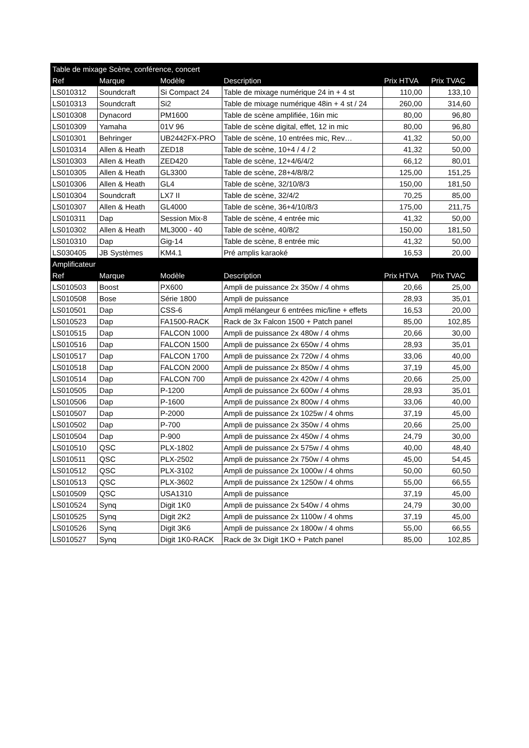| Table de mixage Scène, conférence, concert | | | | | |
| Ref | Marque | Modèle | Description | Prix HTVA | Prix TVAC |
| LS010312 | Soundcraft | Si Compact 24 | Table de mixage numérique 24 in + 4 st | 110,00 | 133,10 |
| LS010313 | Soundcraft | Si2 | Table de mixage numérique 48in + 4 st / 24 | 260,00 | 314,60 |
| LS010308 | Dynacord | PM1600 | Table de scène amplifiée, 16in mic | 80,00 | 96,80 |
| LS010309 | Yamaha | 01V 96 | Table de scène digital, effet, 12 in mic | 80,00 | 96,80 |
| LS010301 | Behringer | UB2442FX-PRO | Table de scène, 10 entrées mic, Rev… | 41,32 | 50,00 |
| LS010314 | Allen & Heath | ZED18 | Table de scène, 10+4 / 4 / 2 | 41,32 | 50,00 |
| LS010303 | Allen & Heath | ZED420 | Table de scène, 12+4/6/4/2 | 66,12 | 80,01 |
| LS010305 | Allen & Heath | GL3300 | Table de scène, 28+4/8/8/2 | 125,00 | 151,25 |
| LS010306 | Allen & Heath | GL4 | Table de scène, 32/10/8/3 | 150,00 | 181,50 |
| LS010304 | Soundcraft | LX7 II | Table de scène, 32/4/2 | 70,25 | 85,00 |
| LS010307 | Allen & Heath | GL4000 | Table de scène, 36+4/10/8/3 | 175,00 | 211,75 |
| LS010311 | Dap | Session Mix-8 | Table de scène, 4 entrée mic | 41,32 | 50,00 |
| LS010302 | Allen & Heath | ML3000 - 40 | Table de scène, 40/8/2 | 150,00 | 181,50 |
| LS010310 | Dap | Gig-14 | Table de scène, 8 entrée mic | 41,32 | 50,00 |
| LS030405 | JB Systèmes | KM4.1 | Pré amplis karaoké | 16,53 | 20,00 |
| Amplificateur | | | | | |
| Ref | Marque | Modèle | Description | Prix HTVA | Prix TVAC |
| LS010503 | Boost | PX600 | Ampli de puissance 2x 350w / 4 ohms | 20,66 | 25,00 |
| LS010508 | Bose | Série 1800 | Ampli de puissance | 28,93 | 35,01 |
| LS010501 | Dap | CSS-6 | Ampli mélangeur 6 entrées mic/line + effets | 16,53 | 20,00 |
| LS010523 | Dap | FA1500-RACK | Rack de 3x Falcon 1500 + Patch panel | 85,00 | 102,85 |
| LS010515 | Dap | FALCON 1000 | Ampli de puissance 2x 480w / 4 ohms | 20,66 | 30,00 |
| LS010516 | Dap | FALCON 1500 | Ampli de puissance 2x 650w / 4 ohms | 28,93 | 35,01 |
| LS010517 | Dap | FALCON 1700 | Ampli de puissance 2x 720w / 4 ohms | 33,06 | 40,00 |
| LS010518 | Dap | FALCON 2000 | Ampli de puissance 2x 850w / 4 ohms | 37,19 | 45,00 |
| LS010514 | Dap | FALCON 700 | Ampli de puissance 2x 420w / 4 ohms | 20,66 | 25,00 |
| LS010505 | Dap | P-1200 | Ampli de puissance 2x 600w / 4 ohms | 28,93 | 35,01 |
| LS010506 | Dap | P-1600 | Ampli de puissance 2x 800w / 4 ohms | 33,06 | 40,00 |
| LS010507 | Dap | P-2000 | Ampli de puissance 2x 1025w / 4 ohms | 37,19 | 45,00 |
| LS010502 | Dap | P-700 | Ampli de puissance 2x 350w / 4 ohms | 20,66 | 25,00 |
| LS010504 | Dap | P-900 | Ampli de puissance 2x 450w / 4 ohms | 24,79 | 30,00 |
| LS010510 | QSC | PLX-1802 | Ampli de puissance 2x 575w / 4 ohms | 40,00 | 48,40 |
| LS010511 | QSC | PLX-2502 | Ampli de puissance 2x 750w / 4 ohms | 45,00 | 54,45 |
| LS010512 | QSC | PLX-3102 | Ampli de puissance 2x 1000w / 4 ohms | 50,00 | 60,50 |
| LS010513 | QSC | PLX-3602 | Ampli de puissance 2x 1250w / 4 ohms | 55,00 | 66,55 |
| LS010509 | QSC | USA1310 | Ampli de puissance | 37,19 | 45,00 |
| LS010524 | Synq | Digit 1K0 | Ampli de puissance 2x 540w / 4 ohms | 24,79 | 30,00 |
| LS010525 | Synq | Digit 2K2 | Ampli de puissance 2x 1100w / 4 ohms | 37,19 | 45,00 |
| LS010526 | Synq | Digit 3K6 | Ampli de puissance 2x 1800w / 4 ohms | 55,00 | 66,55 |
| LS010527 | Synq | Digit 1K0-RACK | Rack de 3x Digit 1KO + Patch panel | 85,00 | 102,85 |